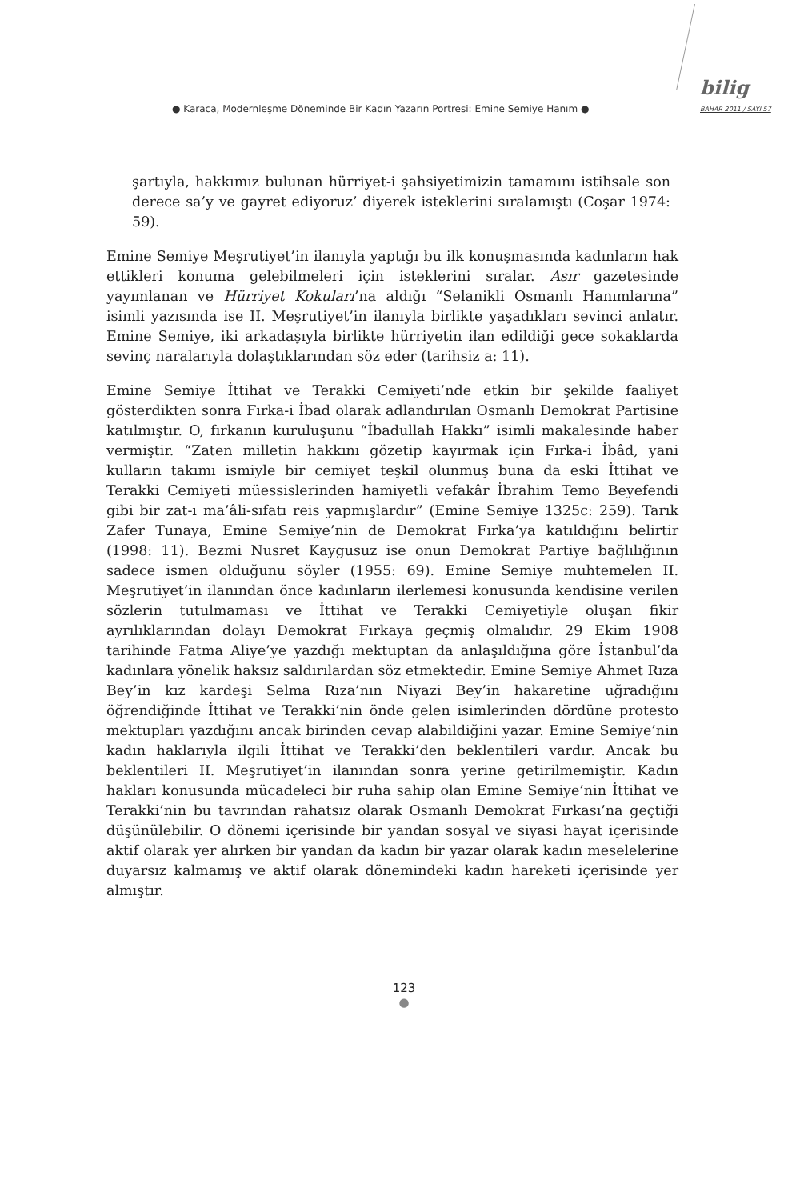● Karaca, Modernleşme Döneminde Bir Kadın Yazarın Portresi: Emine Semiye Hanım ●
bilig
BAHAR 2011 / SAYI 57
şartıyla, hakkımız bulunan hürriyet-i şahsiyetimizin tamamını istihsale son derece sa’y ve gayret ediyoruz’ diyerek isteklerini sıralamıştı (Coşar 1974: 59).
Emine Semiye Meşrutiyet’in ilanıyla yaptığı bu ilk konuşmasında kadınların hak ettikleri konuma gelebilmeleri için isteklerini sıralar. Asır gazetesinde yayımlanan ve Hürriyet Kokuları’na aldığı “Selanikli Osmanlı Hanımlarına” isimli yazısında ise II. Meşrutiyet’in ilanıyla birlikte yaşadıkları sevinci anlatır. Emine Semiye, iki arkadaşıyla birlikte hürriyetin ilan edildiği gece sokaklarda sevinç naralarıyla dolaştıklarından söz eder (tarihsiz a: 11).
Emine Semiye İttihat ve Terakki Cemiyeti’nde etkin bir şekilde faaliyet gösterdikten sonra Fırka-i İbad olarak adlandırılan Osmanlı Demokrat Partisine katılmıştır. O, fırkanın kuruluşunu “İbadullah Hakkı” isimli makalesinde haber vermiştir. “Zaten milletin hakkını gözetip kayırmak için Fırka-i İbâd, yani kulların takımı ismiyle bir cemiyet teşkil olunmuş buna da eski İttihat ve Terakki Cemiyeti müessislerinden hamiyetli vefakâr İbrahim Temo Beyefendi gibi bir zat-ı ma’âli-sıfatı reis yapmışlardır” (Emine Semiye 1325c: 259). Tarık Zafer Tunaya, Emine Semiye’nin de Demokrat Fırka’ya katıldığını belirtir (1998: 11). Bezmi Nusret Kaygusuz ise onun Demokrat Partiye bağlılığının sadece ismen olduğunu söyler (1955: 69). Emine Semiye muhtemelen II. Meşrutiyet’in ilanından önce kadınların ilerlemesi konusunda kendisine verilen sözlerin tutulmaması ve İttihat ve Terakki Cemiyetiyle oluşan fikir ayrılıklarından dolayı Demokrat Fırkaya geçmiş olmalıdır. 29 Ekim 1908 tarihinde Fatma Aliye’ye yazdığı mektuptan da anlaşıldığına göre İstanbul’da kadınlara yönelik haksız saldırılardan söz etmektedir. Emine Semiye Ahmet Rıza Bey’in kız kardeşi Selma Rıza’nın Niyazi Bey’in hakaretine uğradığını öğrendiğinde İttihat ve Terakki’nin önde gelen isimlerinden dördüne protesto mektupları yazdığını ancak birinden cevap alabildiğini yazar. Emine Semiye’nin kadın haklarıyla ilgili İttihat ve Terakki’den beklentileri vardır. Ancak bu beklentileri II. Meşrutiyet’in ilanından sonra yerine getirilmemiştir. Kadın hakları konusunda mücadeleci bir ruha sahip olan Emine Semiye’nin İttihat ve Terakki’nin bu tavrından rahatsız olarak Osmanlı Demokrat Fırkası’na geçtiği düşünülebilir. O dönemi içerisinde bir yandan sosyal ve siyasi hayat içerisinde aktif olarak yer alırken bir yandan da kadın bir yazar olarak kadın meselelerine duyarsız kalmamış ve aktif olarak dönemindeki kadın hareketi içerisinde yer almıştır.
123
●